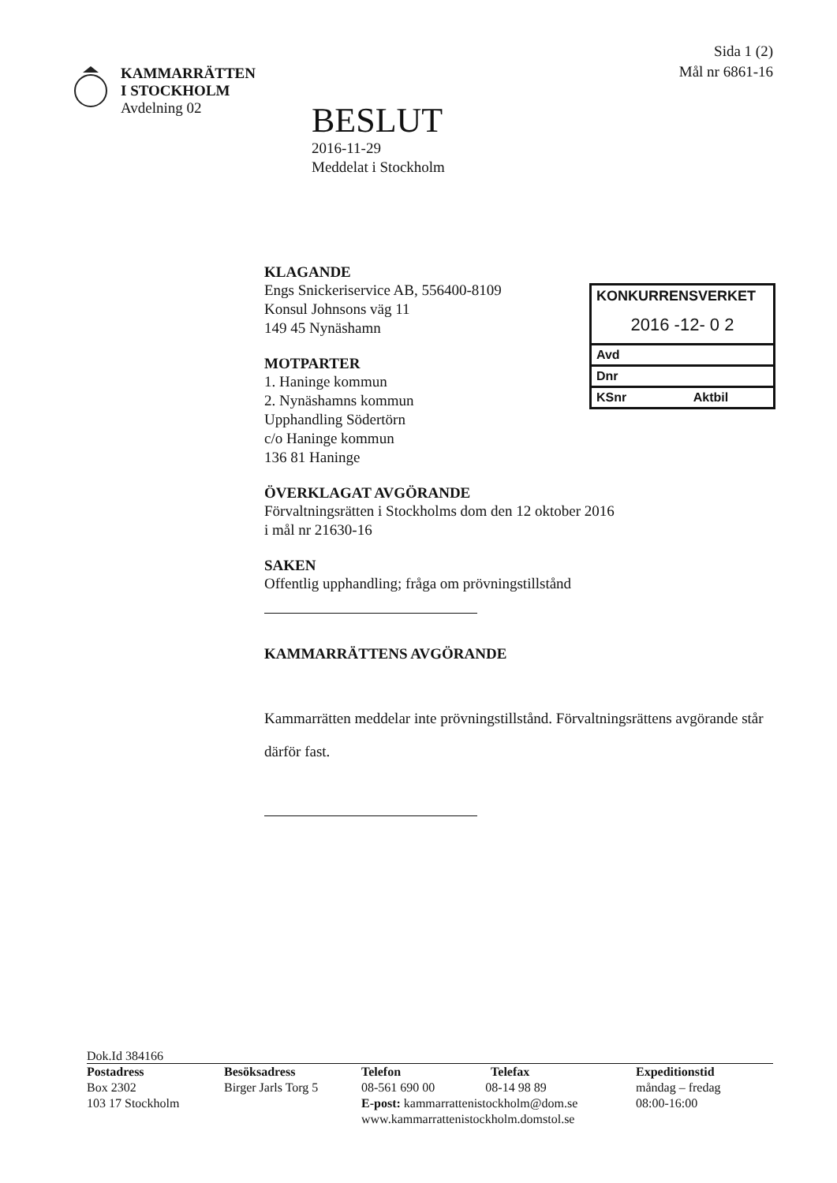KAMMARRÄTTEN
I STOCKHOLM
Avdelning 02
BESLUT
2016-11-29
Meddelat i Stockholm
Sida 1 (2)
Mål nr 6861-16
KONKURRENSVERKET
2016 -12- 0 2
Avd
Dnr
KSnr Aktbil
KLAGANDE
Engs Snickeriservice AB, 556400-8109
Konsul Johnsons väg 11
149 45 Nynäshamn
MOTPARTER
1. Haninge kommun
2. Nynäshamns kommun
Upphandling Södertörn
c/o Haninge kommun
136 81 Haninge
ÖVERKLAGAT AVGÖRANDE
Förvaltningsrätten i Stockholms dom den 12 oktober 2016
i mål nr 21630-16
SAKEN
Offentlig upphandling; fråga om prövningstillstånd
KAMMARRÄTTENS AVGÖRANDE
Kammarrätten meddelar inte prövningstillstånd. Förvaltningsrättens avgörande står därför fast.
Dok.Id 384166
Postadress
Box 2302
103 17 Stockholm
Besöksadress
Birger Jarls Torg 5
Telefon Telefax
08-561 690 00 08-14 98 89
E-post: kammarrattenistockholm@dom.se
www.kammarrattenistockholm.domstol.se
Expeditionstid
måndag – fredag
08:00-16:00